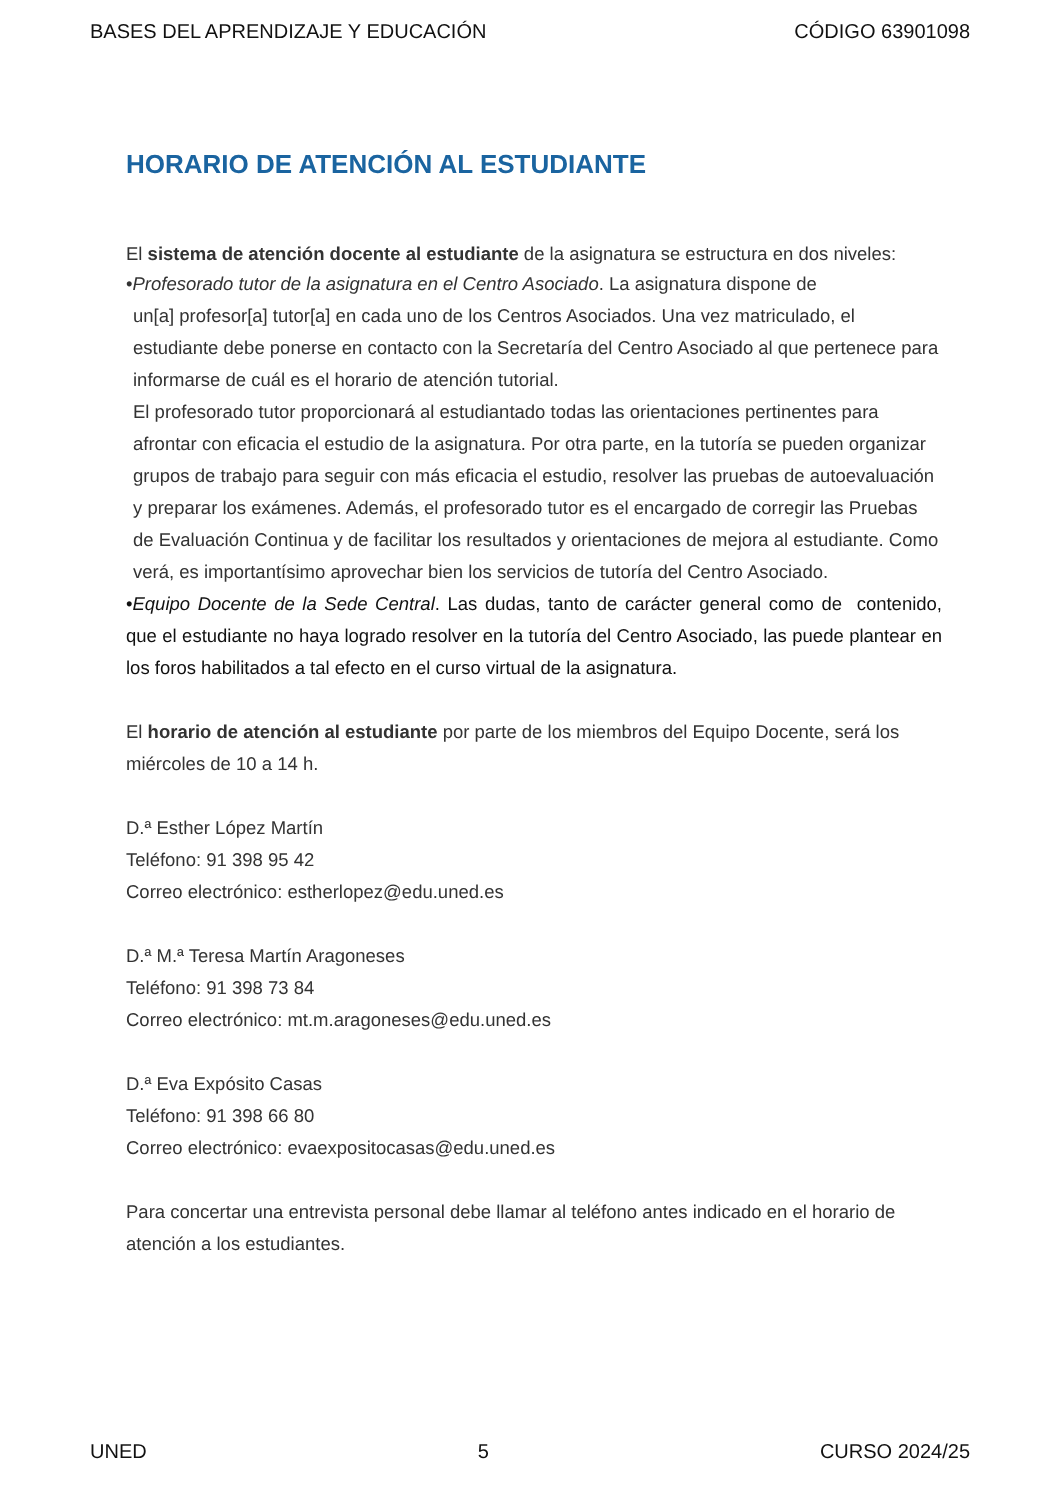BASES DEL APRENDIZAJE Y EDUCACIÓN CÓDIGO 63901098
HORARIO DE ATENCIÓN AL ESTUDIANTE
El sistema de atención docente al estudiante de la asignatura se estructura en dos niveles:
•Profesorado tutor de la asignatura en el Centro Asociado. La asignatura dispone de
un[a] profesor[a] tutor[a] en cada uno de los Centros Asociados. Una vez matriculado, el estudiante debe ponerse en contacto con la Secretaría del Centro Asociado al que pertenece para informarse de cuál es el horario de atención tutorial.
El profesorado tutor proporcionará al estudiantado todas las orientaciones pertinentes para afrontar con eficacia el estudio de la asignatura. Por otra parte, en la tutoría se pueden organizar grupos de trabajo para seguir con más eficacia el estudio, resolver las pruebas de autoevaluación y preparar los exámenes. Además, el profesorado tutor es el encargado de corregir las Pruebas de Evaluación Continua y de facilitar los resultados y orientaciones de mejora al estudiante. Como verá, es importantísimo aprovechar bien los servicios de tutoría del Centro Asociado.
•Equipo Docente de la Sede Central. Las dudas, tanto de carácter general como de contenido, que el estudiante no haya logrado resolver en la tutoría del Centro Asociado, las puede plantear en los foros habilitados a tal efecto en el curso virtual de la asignatura.
El horario de atención al estudiante por parte de los miembros del Equipo Docente, será los miércoles de 10 a 14 h.
D.ª Esther López Martín
Teléfono: 91 398 95 42
Correo electrónico: estherlopez@edu.uned.es
D.ª M.ª Teresa Martín Aragoneses
Teléfono: 91 398 73 84
Correo electrónico: mt.m.aragoneses@edu.uned.es
D.ª Eva Expósito Casas
Teléfono: 91 398 66 80
Correo electrónico: evaexpositocasas@edu.uned.es
Para concertar una entrevista personal debe llamar al teléfono antes indicado en el horario de atención a los estudiantes.
UNED 5 CURSO 2024/25